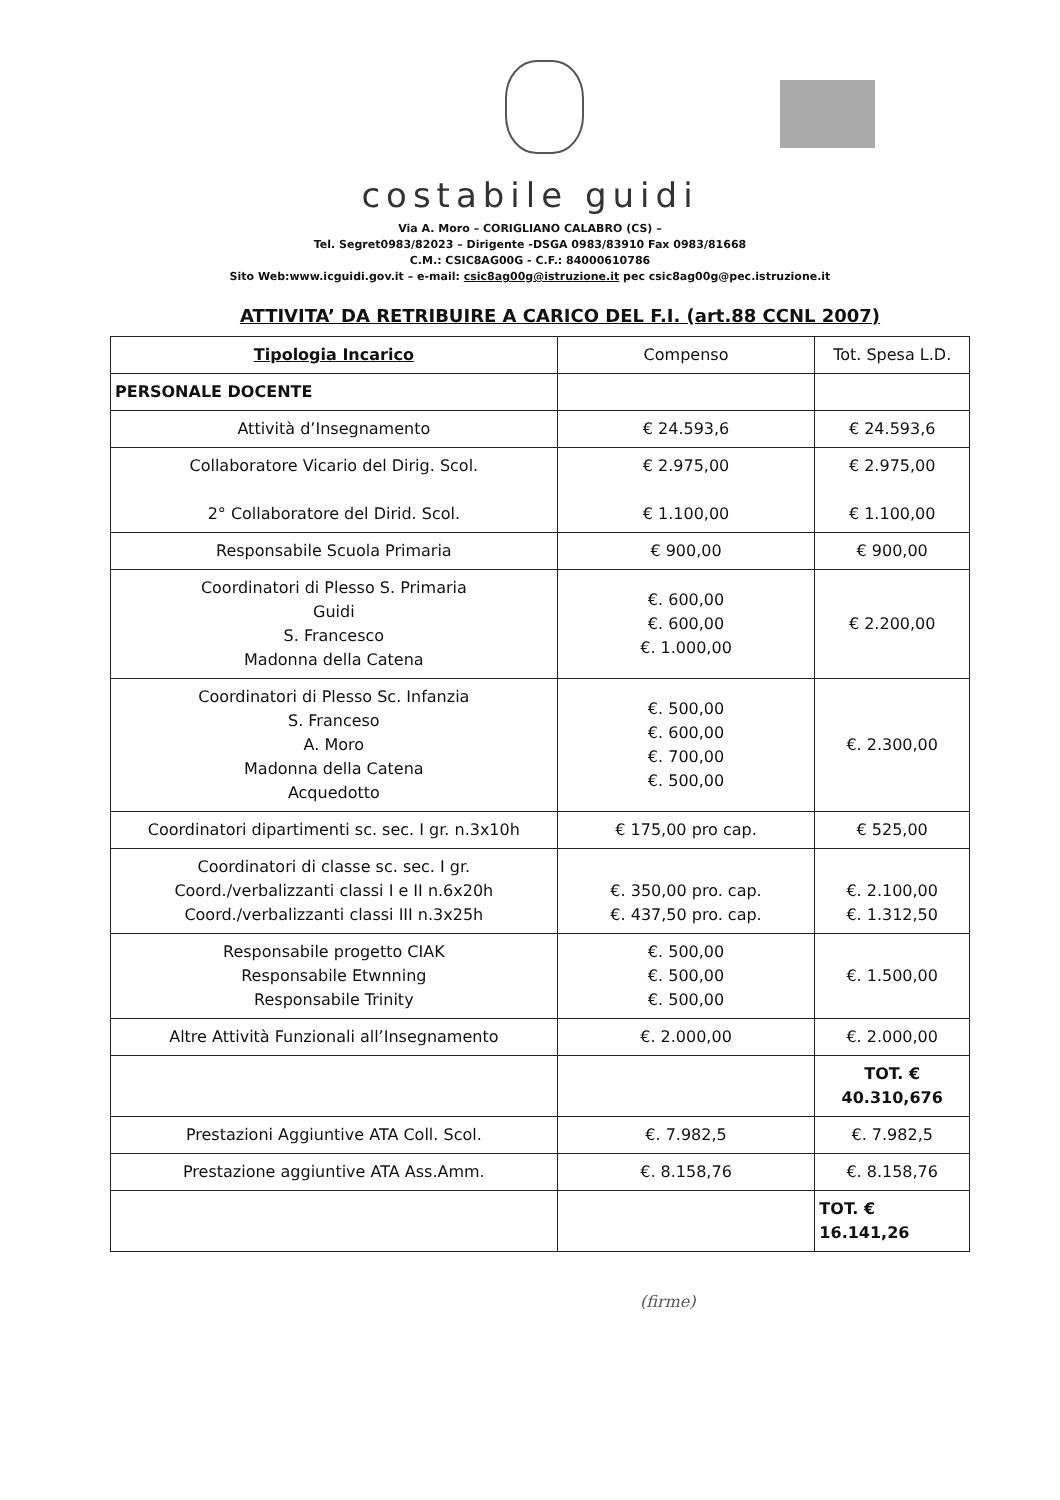costabile guidi
Via A. Moro – CORIGLIANO CALABRO (CS) –
Tel. Segret0983/82023 – Dirigente -DSGA 0983/83910 Fax 0983/81668
C.M.: CSIC8AG00G - C.F.: 84000610786
Sito Web:www.icguidi.gov.it – e-mail: csic8ag00g@istruzione.it pec csic8ag00g@pec.istruzione.it
ATTIVITA’ DA RETRIBUIRE A CARICO DEL F.I. (art.88 CCNL 2007)
| Tipologia Incarico | Compenso | Tot. Spesa L.D. |
| --- | --- | --- |
| PERSONALE DOCENTE | | |
| Attività d’Insegnamento | € 24.593,6 | € 24.593,6 |
| Collaboratore Vicario del Dirig. Scol. 2° Collaboratore del Dirid. Scol. | € 2.975,00 € 1.100,00 | € 2.975,00 € 1.100,00 |
| Responsabile Scuola Primaria | € 900,00 | € 900,00 |
| Coordinatori di Plesso S. Primaria Guidi S. Francesco Madonna della Catena | €. 600,00 €. 600,00 €. 1.000,00 | € 2.200,00 |
| Coordinatori di Plesso Sc. Infanzia S. Franceso A. Moro Madonna della Catena Acquedotto | €. 500,00 €. 600,00 €. 700,00 €. 500,00 | €. 2.300,00 |
| Coordinatori dipartimenti sc. sec. I gr. n.3x10h | € 175,00 pro cap. | € 525,00 |
| Coordinatori di classe sc. sec. I gr. Coord./verbalizzanti classi I e II n.6x20h Coord./verbalizzanti classi III n.3x25h | €. 350,00 pro. cap. €. 437,50 pro. cap. | €. 2.100,00 €. 1.312,50 |
| Responsabile progetto CIAK Responsabile Etwnning Responsabile Trinity | €. 500,00 €. 500,00 €. 500,00 | €. 1.500,00 |
| Altre Attività Funzionali all’Insegnamento | €. 2.000,00 | €. 2.000,00 |
| | | TOT. € 40.310,676 |
| Prestazioni Aggiuntive ATA Coll. Scol. | €. 7.982,5 | €. 7.982,5 |
| Prestazione aggiuntive ATA Ass.Amm. | €. 8.158,76 | €. 8.158,76 |
| | | TOT. € 16.141,26 |
(firme)